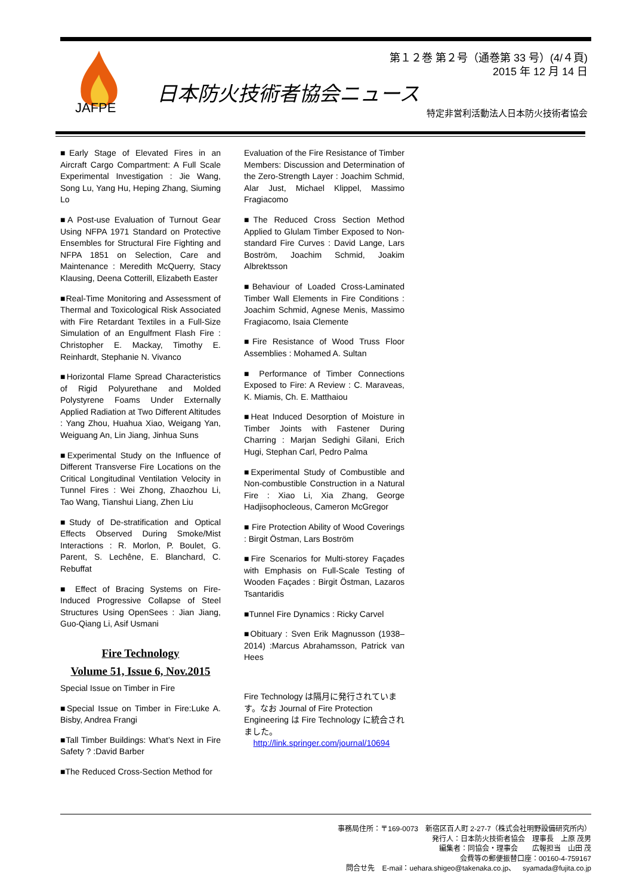JAFPE
第１２巻 第２号（通巻第 33 号）(4/４頁)
2015 年 12 月 14 日
日本防火技術者協会ニュース
特定非営利活動法人日本防火技術者協会
■Early Stage of Elevated Fires in an Aircraft Cargo Compartment: A Full Scale Experimental Investigation : Jie Wang, Song Lu, Yang Hu, Heping Zhang, Siuming Lo
■A Post-use Evaluation of Turnout Gear Using NFPA 1971 Standard on Protective Ensembles for Structural Fire Fighting and NFPA 1851 on Selection, Care and Maintenance : Meredith McQuerry, Stacy Klausing, Deena Cotterill, Elizabeth Easter
■Real-Time Monitoring and Assessment of Thermal and Toxicological Risk Associated with Fire Retardant Textiles in a Full-Size Simulation of an Engulfment Flash Fire : Christopher E. Mackay, Timothy E. Reinhardt, Stephanie N. Vivanco
■Horizontal Flame Spread Characteristics of Rigid Polyurethane and Molded Polystyrene Foams Under Externally Applied Radiation at Two Different Altitudes : Yang Zhou, Huahua Xiao, Weigang Yan, Weiguang An, Lin Jiang, Jinhua Suns
■Experimental Study on the Influence of Different Transverse Fire Locations on the Critical Longitudinal Ventilation Velocity in Tunnel Fires : Wei Zhong, Zhaozhou Li, Tao Wang, Tianshui Liang, Zhen Liu
■Study of De-stratification and Optical Effects Observed During Smoke/Mist Interactions : R. Morlon, P. Boulet, G. Parent, S. Lechêne, E. Blanchard, C. Rebuffat
■ Effect of Bracing Systems on Fire-Induced Progressive Collapse of Steel Structures Using OpenSees : Jian Jiang, Guo-Qiang Li, Asif Usmani
Fire Technology
Volume 51, Issue 6, Nov.2015
Special Issue on Timber in Fire
■Special Issue on Timber in Fire:Luke A. Bisby, Andrea Frangi
■Tall Timber Buildings: What’s Next in Fire Safety ? :David Barber
■The Reduced Cross-Section Method for
Evaluation of the Fire Resistance of Timber Members: Discussion and Determination of the Zero-Strength Layer : Joachim Schmid, Alar Just, Michael Klippel, Massimo Fragiacomo
■The Reduced Cross Section Method Applied to Glulam Timber Exposed to Non-standard Fire Curves : David Lange, Lars Boström, Joachim Schmid, Joakim Albrektsson
■Behaviour of Loaded Cross-Laminated Timber Wall Elements in Fire Conditions : Joachim Schmid, Agnese Menis, Massimo Fragiacomo, Isaia Clemente
■Fire Resistance of Wood Truss Floor Assemblies : Mohamed A. Sultan
■ Performance of Timber Connections Exposed to Fire: A Review : C. Maraveas, K. Miamis, Ch. E. Matthaiou
■Heat Induced Desorption of Moisture in Timber Joints with Fastener During Charring : Marjan Sedighi Gilani, Erich Hugi, Stephan Carl, Pedro Palma
■Experimental Study of Combustible and Non-combustible Construction in a Natural Fire : Xiao Li, Xia Zhang, George Hadjisophocleous, Cameron McGregor
■ Fire Protection Ability of Wood Coverings : Birgit Östman, Lars Boström
■Fire Scenarios for Multi-storey Façades with Emphasis on Full-Scale Testing of Wooden Façades : Birgit Östman, Lazaros Tsantaridis
■Tunnel Fire Dynamics : Ricky Carvel
■Obituary : Sven Erik Magnusson (1938–2014) :Marcus Abrahamsson, Patrick van Hees
Fire Technology は隔月に発行されています。なお Journal of Fire Protection Engineering は Fire Technology に統合されました。
http://link.springer.com/journal/10694
事務局住所：〒169-0073　新宿区百人町 2-27-7（株式会社明野設備研究所内）
発行人：日本防火技術者協会　理事長　上原 茂男
編集者：同協会・理事会　　広報担当　山田 茂
会費等の郵便振替口座：00160-4-759167
問合せ先　E-mail：uehara.shigeo@takenaka.co.jp、　syamada@fujita.co.jp